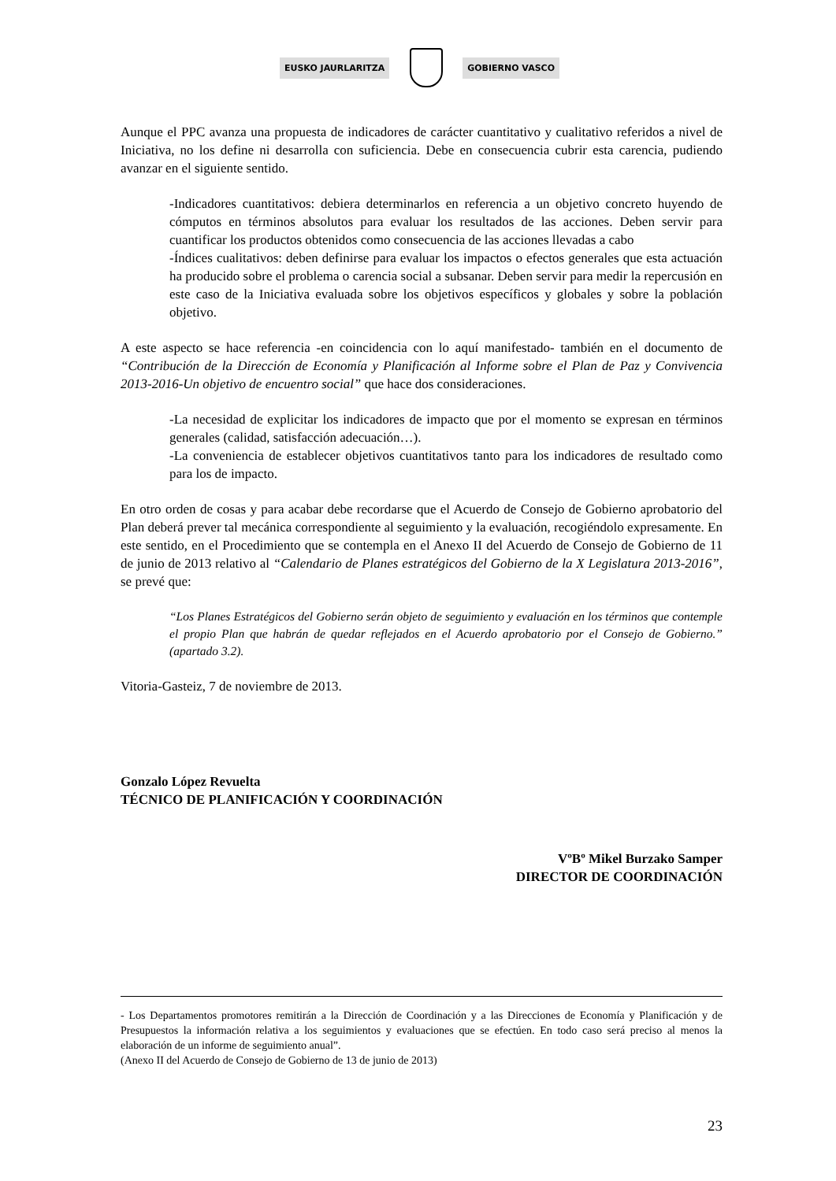EUSKO JAURLARITZA GOBIERNO VASCO
Aunque el PPC avanza una propuesta de indicadores de carácter cuantitativo y cualitativo referidos a nivel de Iniciativa, no los define ni desarrolla con suficiencia. Debe en consecuencia cubrir esta carencia, pudiendo avanzar en el siguiente sentido.
-Indicadores cuantitativos: debiera determinarlos en referencia a un objetivo concreto huyendo de cómputos en términos absolutos para evaluar los resultados de las acciones. Deben servir para cuantificar los productos obtenidos como consecuencia de las acciones llevadas a cabo
-Índices cualitativos: deben definirse para evaluar los impactos o efectos generales que esta actuación ha producido sobre el problema o carencia social a subsanar. Deben servir para medir la repercusión en este caso de la Iniciativa evaluada sobre los objetivos específicos y globales y sobre la población objetivo.
A este aspecto se hace referencia -en coincidencia con lo aquí manifestado- también en el documento de “Contribución de la Dirección de Economía y Planificación al Informe sobre el Plan de Paz y Convivencia 2013-2016-Un objetivo de encuentro social” que hace dos consideraciones.
-La necesidad de explicitar los indicadores de impacto que por el momento se expresan en términos generales (calidad, satisfacción adecuación…).
-La conveniencia de establecer objetivos cuantitativos tanto para los indicadores de resultado como para los de impacto.
En otro orden de cosas y para acabar debe recordarse que el Acuerdo de Consejo de Gobierno aprobatorio del Plan deberá prever tal mecánica correspondiente al seguimiento y la evaluación, recogiéndolo expresamente. En este sentido, en el Procedimiento que se contempla en el Anexo II del Acuerdo de Consejo de Gobierno de 11 de junio de 2013 relativo al “Calendario de Planes estratégicos del Gobierno de la X Legislatura 2013-2016”, se prevé que:
“Los Planes Estratégicos del Gobierno serán objeto de seguimiento y evaluación en los términos que contemple el propio Plan que habrán de quedar reflejados en el Acuerdo aprobatorio por el Consejo de Gobierno.” (apartado 3.2).
Vitoria-Gasteiz, 7 de noviembre de 2013.
Gonzalo López Revuelta
TÉCNICO DE PLANIFICACIÓN Y COORDINACIÓN
VºBº Mikel Burzako Samper
DIRECTOR DE COORDINACIÓN
- Los Departamentos promotores remitirán a la Dirección de Coordinación y a las Direcciones de Economía y Planificación y de Presupuestos la información relativa a los seguimientos y evaluaciones que se efectúen. En todo caso será preciso al menos la elaboración de un informe de seguimiento anual”.
(Anexo II del Acuerdo de Consejo de Gobierno de 13 de junio de 2013)
23